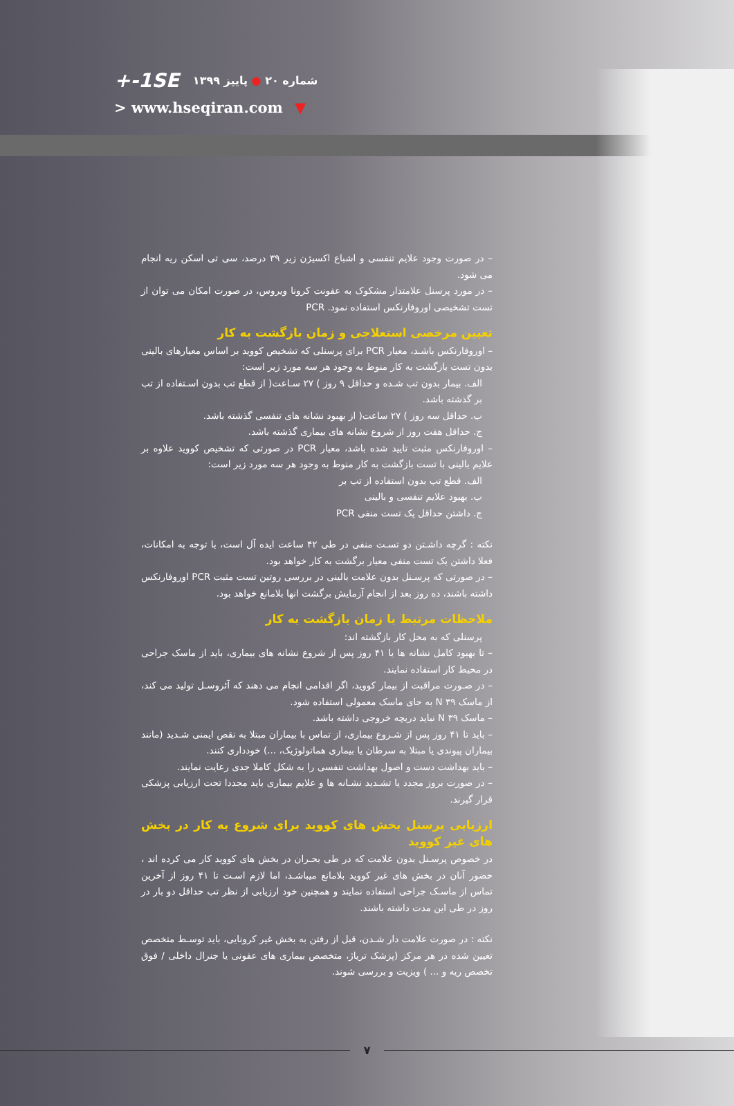+-1SE شماره ۲۰ ● پاییز ۱۳۹۹
> www.hseqiran.com ▼
– در صورت وجود علایم تنفسی و اشباع اکسیژن زیر ۳۹ درصد، سی تی اسکن ریه انجام می شود.
– در مورد پرسنل علامتدار مشکوک به عفونت کرونا ویروس، در صورت امکان می توان از تست تشخیصی اوروفارنکس استفاده نمود. PCR
تعیین مرخصی استعلاجی و زمان بازگشت به کار
– اوروفارنکس باشـد، معیار PCR برای پرسنلی که تشخیص کووید بر اساس معیارهای بالینی بدون تست بازگشت به کار منوط به وجود هر سه مورد زیر است:
الف. بیمار بدون تب شـده و حداقل ۹ روز ) ۲۷ سـاعت( از قطع تب بدون اسـتفاده از تب بر گذشته باشد.
ب. حداقل سه روز ) ۲۷ ساعت( از بهبود نشانه های تنفسی گذشته باشد.
ج. حداقل هفت روز از شروع نشانه های بیماری گذشته باشد.
– اوروفارنکس مثبت تایید شده باشد، معیار PCR در صورتی که تشخیص کووید علاوه بر علایم بالینی با تست بازگشت به کار منوط به وجود هر سه مورد زیر است:
الف. قطع تب بدون استفاده از تب بر
ب. بهبود علایم تنفسی و بالینی
ج. داشتن حداقل یک تست منفی PCR
نکته : گرچه داشـتن دو تسـت منفی در طی ۴۲ ساعت ایده آل است، با توجه به امکانات، فعلا داشتن یک تست منفی معیار برگشت به کار خواهد بود.
– در صورتی که پرسـنل بدون علامت بالینی در بررسی روتین تست مثبت PCR اوروفارنکس داشته باشند، ده روز بعد از انجام آزمایش برگشت انها بلامانع خواهد بود.
ملاحظات مرتبط با زمان بازگشت به کار
پرسنلی که به محل کار بازگشته اند:
– تا بهبود کامل نشانه ها یا ۴۱ روز پس از شروع نشانه های بیماری، باید از ماسک جراحی در محیط کار استفاده نمایند.
– در صـورت مراقبت از بیمار کووید، اگر اقدامی انجام می دهند که آئروسـل تولید می کند، از ماسک N ۳۹ به جای ماسک معمولی استفاده شود.
– ماسک N ۳۹ نباید دریچه خروجی داشته باشد.
– باید تا ۴۱ روز پس از شـروع بیماری، از تماس با بیماران مبتلا به نقص ایمنی شـدید (مانند بیماران پیوندی یا مبتلا به سرطان یا بیماری هماتولوژیک، ...) خودداری کنند.
– باید بهداشت دست و اصول بهداشت تنفسی را به شکل کاملا جدی رعایت نمایند.
– در صورت بروز مجدد یا تشـدید نشـانه ها و علایم بیماری باید مجددا تحت ارزیابی پزشکی قرار گیرند.
ارزیابی پرسنل بخش های کووید برای شروع به کار در بخش های غیر کووید
در خصوص پرسـنل بدون علامت که در طی بحـران در بخش های کووید کار می کرده اند ، حضور آنان در بخش های غیر کووید بلامانع میباشـد، اما لازم اسـت تا ۴۱ روز از آخرین تماس از ماسـک جراحی استفاده نمایند و همچنین خود ارزیابی از نظر تب حداقل دو بار در روز در طی این مدت داشته باشند.
نکته : در صورت علامت دار شـدن، قبل از رفتن به بخش غیر کرونایی، باید توسـط متخصص تعیین شده در هر مرکز (پزشک تریاژ، متخصص بیماری های عفونی یا جنرال داخلی / فوق تخصص ریه و ... ) ویزیت و بررسی شوند.
۷